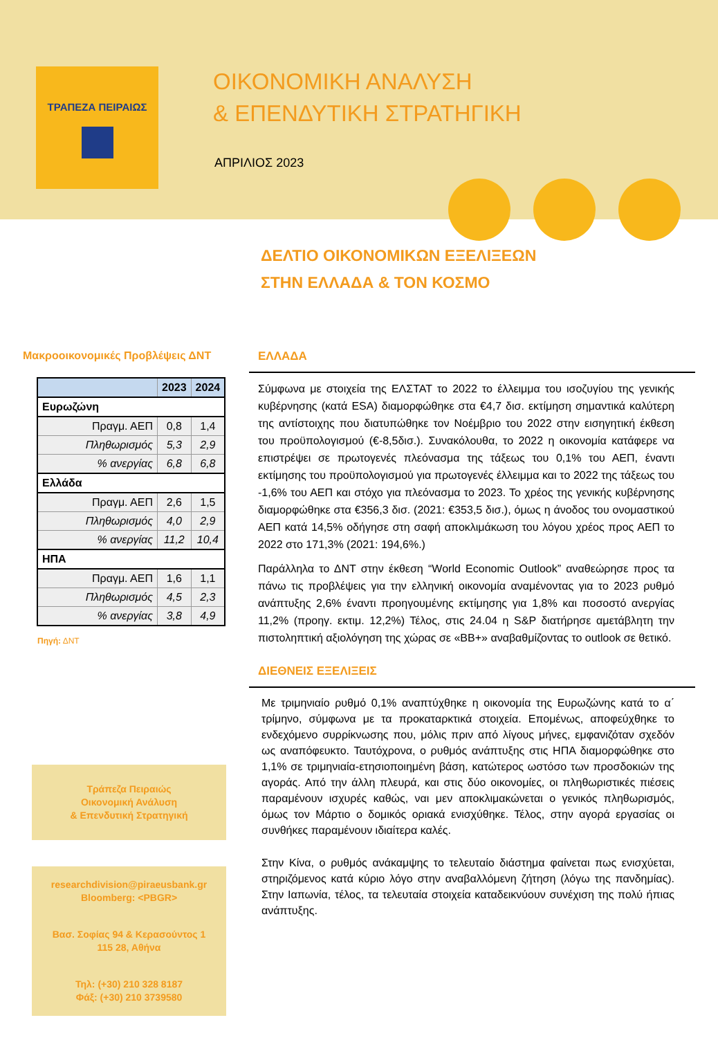ΤΡΑΠΕΖΑ ΠΕΙΡΑΙΩΣ
ΟΙΚΟΝΟΜΙΚΗ ΑΝΑΛΥΣΗ
& ΕΠΕΝΔΥΤΙΚΗ ΣΤΡΑΤΗΓΙΚΗ
ΑΠΡΙΛΙΟΣ 2023
ΔΕΛΤΙΟ ΟΙΚΟΝΟΜΙΚΩΝ ΕΞΕΛΙΞΕΩΝ
ΣΤΗΝ ΕΛΛΑΔΑ & ΤΟΝ ΚΟΣΜΟ
Μακροοικονομικές Προβλέψεις ΔΝΤ
| | 2023 | 2024 |
| --- | --- | --- |
| Ευρωζώνη | | |
| Πραγμ. ΑΕΠ | 0,8 | 1,4 |
| Πληθωρισμός | 5,3 | 2,9 |
| % ανεργίας | 6,8 | 6,8 |
| Ελλάδα | | |
| Πραγμ. ΑΕΠ | 2,6 | 1,5 |
| Πληθωρισμός | 4,0 | 2,9 |
| % ανεργίας | 11,2 | 10,4 |
| ΗΠΑ | | |
| Πραγμ. ΑΕΠ | 1,6 | 1,1 |
| Πληθωρισμός | 4,5 | 2,3 |
| % ανεργίας | 3,8 | 4,9 |
Πηγή: ΔΝΤ
Τράπεζα Πειραιώς
Οικονομική Ανάλυση
& Επενδυτική Στρατηγική
researchdivision@piraeusbank.gr
Bloomberg: <PBGR>
Βασ. Σοφίας 94 & Κερασούντος 1
115 28, Αθήνα
Τηλ: (+30) 210 328 8187
Φάξ: (+30) 210 3739580
ΕΛΛΑΔΑ
Σύμφωνα με στοιχεία της ΕΛΣΤΑΤ το 2022 το έλλειμμα του ισοζυγίου της γενικής κυβέρνησης (κατά ESA) διαμορφώθηκε στα €4,7 δισ. εκτίμηση σημαντικά καλύτερη της αντίστοιχης που διατυπώθηκε τον Νοέμβριο του 2022 στην εισηγητική έκθεση του προϋπολογισμού (€-8,5δισ.). Συνακόλουθα, το 2022 η οικονομία κατάφερε να επιστρέψει σε πρωτογενές πλεόνασμα της τάξεως του 0,1% του ΑΕΠ, έναντι εκτίμησης του προϋπολογισμού για πρωτογενές έλλειμμα και το 2022 της τάξεως του -1,6% του ΑΕΠ και στόχο για πλεόνασμα το 2023. Το χρέος της γενικής κυβέρνησης διαμορφώθηκε στα €356,3 δισ. (2021: €353,5 δισ.), όμως η άνοδος του ονομαστικού ΑΕΠ κατά 14,5% οδήγησε στη σαφή αποκλιμάκωση του λόγου χρέος προς ΑΕΠ το 2022 στο 171,3% (2021: 194,6%.)
Παράλληλα το ΔΝΤ στην έκθεση “World Economic Outlook” αναθεώρησε προς τα πάνω τις προβλέψεις για την ελληνική οικονομία αναμένοντας για το 2023 ρυθμό ανάπτυξης 2,6% έναντι προηγουμένης εκτίμησης για 1,8% και ποσοστό ανεργίας 11,2% (προηγ. εκτιμ. 12,2%) Τέλος, στις 24.04 η S&P διατήρησε αμετάβλητη την πιστοληπτική αξιολόγηση της χώρας σε «BB+» αναβαθμίζοντας το outlook σε θετικό.
ΔΙΕΘΝΕΙΣ ΕΞΕΛΙΞΕΙΣ
Με τριμηνιαίο ρυθμό 0,1% αναπτύχθηκε η οικονομία της Ευρωζώνης κατά το α΄ τρίμηνο, σύμφωνα με τα προκαταρκτικά στοιχεία. Επομένως, αποφεύχθηκε το ενδεχόμενο συρρίκνωσης που, μόλις πριν από λίγους μήνες, εμφανιζόταν σχεδόν ως αναπόφευκτο. Ταυτόχρονα, ο ρυθμός ανάπτυξης στις ΗΠΑ διαμορφώθηκε στο 1,1% σε τριμηνιαία-ετησιοποιημένη βάση, κατώτερος ωστόσο των προσδοκιών της αγοράς. Από την άλλη πλευρά, και στις δύο οικονομίες, οι πληθωριστικές πιέσεις παραμένουν ισχυρές καθώς, ναι μεν αποκλιμακώνεται ο γενικός πληθωρισμός, όμως τον Μάρτιο ο δομικός οριακά ενισχύθηκε. Τέλος, στην αγορά εργασίας οι συνθήκες παραμένουν ιδιαίτερα καλές.
Στην Κίνα, ο ρυθμός ανάκαμψης το τελευταίο διάστημα φαίνεται πως ενισχύεται, στηριζόμενος κατά κύριο λόγο στην αναβαλλόμενη ζήτηση (λόγω της πανδημίας). Στην Ιαπωνία, τέλος, τα τελευταία στοιχεία καταδεικνύουν συνέχιση της πολύ ήπιας ανάπτυξης.